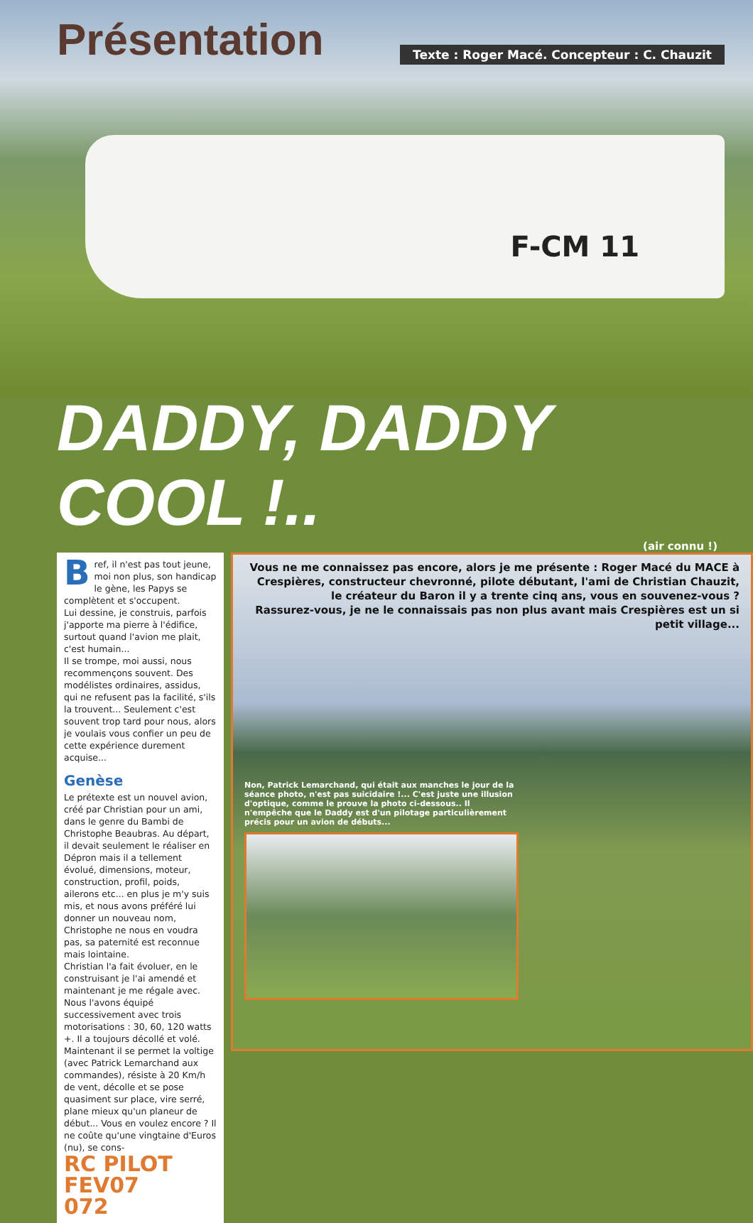Présentation
Texte : Roger Macé. Concepteur : C. Chauzit
F-CM 11
DADDY, DADDY COOL !..
(air connu !)
Bref, il n'est pas tout jeune, moi non plus, son handicap le gène, les Papys se complètent et s'occupent.
Lui dessine, je construis, parfois j'apporte ma pierre à l'édifice, surtout quand l'avion me plait, c'est humain...
Il se trompe, moi aussi, nous recommençons souvent. Des modélistes ordinaires, assidus, qui ne refusent pas la facilité, s'ils la trouvent... Seulement c'est souvent trop tard pour nous, alors je voulais vous confier un peu de cette expérience durement acquise...
Genèse
Le prétexte est un nouvel avion, créé par Christian pour un ami, dans le genre du Bambi de Christophe Beaubras. Au départ, il devait seulement le réaliser en Dépron mais il a tellement évolué, dimensions, moteur, construction, profil, poids, ailerons etc... en plus je m'y suis mis, et nous avons préféré lui donner un nouveau nom, Christophe ne nous en voudra pas, sa paternité est reconnue mais lointaine.
Christian l'a fait évoluer, en le construisant je l'ai amendé et maintenant je me régale avec.
Nous l'avons équipé successivement avec trois motorisations : 30, 60, 120 watts +. Il a toujours décollé et volé.
Maintenant il se permet la voltige (avec Patrick Lemarchand aux commandes), résiste à 20 Km/h de vent, décolle et se pose quasiment sur place, vire serré, plane mieux qu'un planeur de début... Vous en voulez encore ? Il ne coûte qu'une vingtaine d'Euros (nu), se cons-
RC PILOT
FEV07
072
Vous ne me connaissez pas encore, alors je me présente : Roger Macé du MACE à Crespières, constructeur chevronné, pilote débutant, l'ami de Christian Chauzit, le créateur du Baron il y a trente cinq ans, vous en souvenez-vous ?
Rassurez-vous, je ne le connaissais pas non plus avant mais Crespières est un si petit village...
Non, Patrick Lemarchand, qui était aux manches le jour de la séance photo, n'est pas suicidaire !... C'est juste une illusion d'optique, comme le prouve la photo ci-dessous.. Il n'empêche que le Daddy est d'un pilotage particulièrement précis pour un avion de débuts...